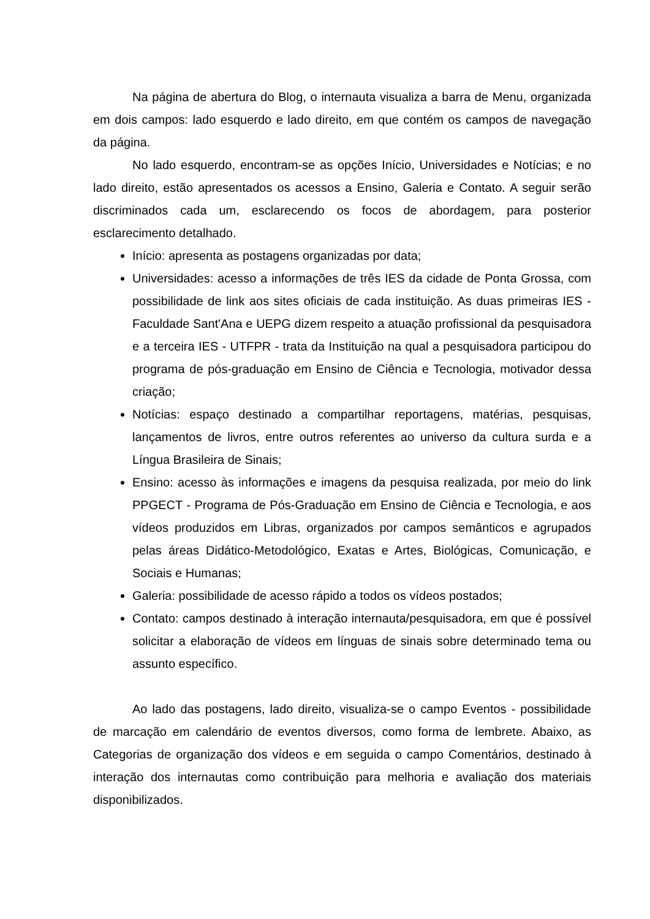Na página de abertura do Blog, o internauta visualiza a barra de Menu, organizada em dois campos: lado esquerdo e lado direito, em que contém os campos de navegação da página.
No lado esquerdo, encontram-se as opções Início, Universidades e Notícias; e no lado direito, estão apresentados os acessos a Ensino, Galeria e Contato. A seguir serão discriminados cada um, esclarecendo os focos de abordagem, para posterior esclarecimento detalhado.
Início: apresenta as postagens organizadas por data;
Universidades: acesso a informações de três IES da cidade de Ponta Grossa, com possibilidade de link aos sites oficiais de cada instituição. As duas primeiras IES - Faculdade Sant'Ana e UEPG dizem respeito a atuação profissional da pesquisadora e a terceira IES - UTFPR - trata da Instituição na qual a pesquisadora participou do programa de pós-graduação em Ensino de Ciência e Tecnologia, motivador dessa criação;
Notícias: espaço destinado a compartilhar reportagens, matérias, pesquisas, lançamentos de livros, entre outros referentes ao universo da cultura surda e a Língua Brasileira de Sinais;
Ensino: acesso às informações e imagens da pesquisa realizada, por meio do link PPGECT - Programa de Pós-Graduação em Ensino de Ciência e Tecnologia, e aos vídeos produzidos em Libras, organizados por campos semânticos e agrupados pelas áreas Didático-Metodológico, Exatas e Artes, Biológicas, Comunicação, e Sociais e Humanas;
Galeria: possibilidade de acesso rápido a todos os vídeos postados;
Contato: campos destinado à interação internauta/pesquisadora, em que é possível solicitar a elaboração de vídeos em línguas de sinais sobre determinado tema ou assunto específico.
Ao lado das postagens, lado direito, visualiza-se o campo Eventos - possibilidade de marcação em calendário de eventos diversos, como forma de lembrete. Abaixo, as Categorias de organização dos vídeos e em seguida o campo Comentários, destinado à interação dos internautas como contribuição para melhoria e avaliação dos materiais disponibilizados.